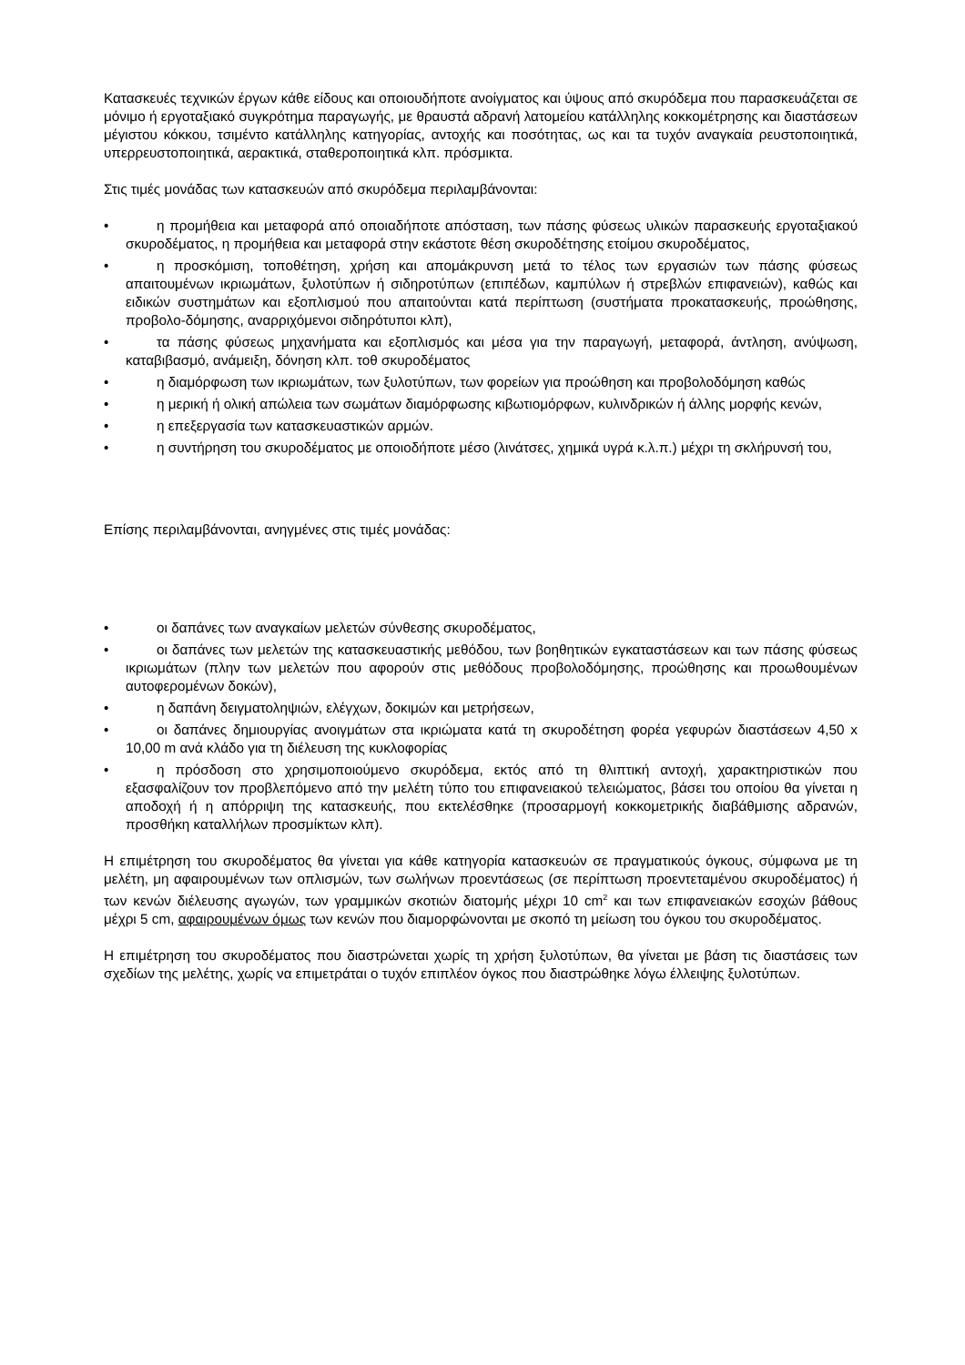Κατασκευές τεχνικών έργων κάθε είδους και οποιουδήποτε ανοίγματος και ύψους από σκυρόδεμα που παρασκευάζεται σε μόνιμο ή εργοταξιακό συγκρότημα παραγωγής, με θραυστά αδρανή λατομείου κατάλληλης κοκκομέτρησης και διαστάσεων μέγιστου κόκκου, τσιμέντο κατάλληλης κατηγορίας, αντοχής και ποσότητας, ως και τα τυχόν αναγκαία ρευστοποιητικά, υπερρευστοποιητικά, αερακτικά, σταθεροποιητικά κλπ. πρόσμικτα.
Στις τιμές μονάδας των κατασκευών από σκυρόδεμα περιλαμβάνονται:
• η προμήθεια και μεταφορά από οποιαδήποτε απόσταση, των πάσης φύσεως υλικών παρασκευής εργοταξιακού σκυροδέματος, η προμήθεια και μεταφορά στην εκάστοτε θέση σκυροδέτησης ετοίμου σκυροδέματος,
• η προσκόμιση, τοποθέτηση, χρήση και απομάκρυνση μετά το τέλος των εργασιών των πάσης φύσεως απαιτουμένων ικριωμάτων, ξυλοτύπων ή σιδηροτύπων (επιπέδων, καμπύλων ή στρεβλών επιφανειών), καθώς και ειδικών συστημάτων και εξοπλισμού που απαιτούνται κατά περίπτωση (συστήματα προκατασκευής, προώθησης, προβολο-δόμησης, αναρριχόμενοι σιδηρότυποι κλπ),
• τα πάσης φύσεως μηχανήματα και εξοπλισμός και μέσα για την παραγωγή, μεταφορά, άντληση, ανύψωση, καταβιβασμό, ανάμειξη, δόνηση κλπ. τοθ σκυροδέματος
• η διαμόρφωση των ικριωμάτων, των ξυλοτύπων, των φορείων για προώθηση και προβολοδόμηση καθώς
• η μερική ή ολική απώλεια των σωμάτων διαμόρφωσης κιβωτιομόρφων, κυλινδρικών ή άλλης μορφής κενών,
• η επεξεργασία των κατασκευαστικών αρμών.
• η συντήρηση του σκυροδέματος με οποιοδήποτε μέσο (λινάτσες, χημικά υγρά κ.λ.π.) μέχρι τη σκλήρυνσή του,
Επίσης περιλαμβάνονται, ανηγμένες στις τιμές μονάδας:
• οι δαπάνες των αναγκαίων μελετών σύνθεσης σκυροδέματος,
• οι δαπάνες των μελετών της κατασκευαστικής μεθόδου, των βοηθητικών εγκαταστάσεων και των πάσης φύσεως ικριωμάτων (πλην των μελετών που αφορούν στις μεθόδους προβολοδόμησης, προώθησης και προωθουμένων αυτοφερομένων δοκών),
• η δαπάνη δειγματοληψιών, ελέγχων, δοκιμών και μετρήσεων,
• οι δαπάνες δημιουργίας ανοιγμάτων στα ικριώματα κατά τη σκυροδέτηση φορέα γεφυρών διαστάσεων 4,50 x 10,00 m ανά κλάδο για τη διέλευση της κυκλοφορίας
• η πρόσδοση στο χρησιμοποιούμενο σκυρόδεμα, εκτός από τη θλιπτική αντοχή, χαρακτηριστικών που εξασφαλίζουν τον προβλεπόμενο από την μελέτη τύπο του επιφανειακού τελειώματος, βάσει του οποίου θα γίνεται η αποδοχή ή η απόρριψη της κατασκευής, που εκτελέσθηκε (προσαρμογή κοκκομετρικής διαβάθμισης αδρανών, προσθήκη καταλλήλων προσμίκτων κλπ).
Η επιμέτρηση του σκυροδέματος θα γίνεται για κάθε κατηγορία κατασκευών σε πραγματικούς όγκους, σύμφωνα με τη μελέτη, μη αφαιρουμένων των οπλισμών, των σωλήνων προεντάσεως (σε περίπτωση προεντεταμένου σκυροδέματος) ή των κενών διέλευσης αγωγών, των γραμμικών σκοτιών διατομής μέχρι 10 cm<sup>2</sup> και των επιφανειακών εσοχών βάθους μέχρι 5 cm, αφαιρουμένων όμως των κενών που διαμορφώνονται με σκοπό τη μείωση του όγκου του σκυροδέματος.
Η επιμέτρηση του σκυροδέματος που διαστρώνεται χωρίς τη χρήση ξυλοτύπων, θα γίνεται με βάση τις διαστάσεις των σχεδίων της μελέτης, χωρίς να επιμετράται ο τυχόν επιπλέον όγκος που διαστρώθηκε λόγω έλλειψης ξυλοτύπων.